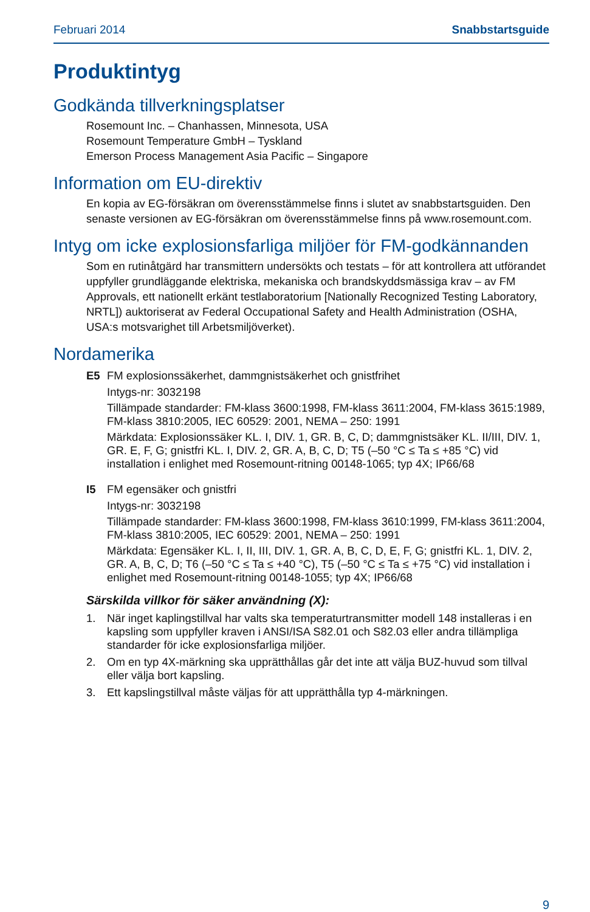Februari 2014 Snabbstartsguide
Produktintyg
Godkända tillverkningsplatser
Rosemount Inc. – Chanhassen, Minnesota, USA
Rosemount Temperature GmbH – Tyskland
Emerson Process Management Asia Pacific – Singapore
Information om EU-direktiv
En kopia av EG-försäkran om överensstämmelse finns i slutet av snabbstartsguiden. Den senaste versionen av EG-försäkran om överensstämmelse finns på www.rosemount.com.
Intyg om icke explosionsfarliga miljöer för FM-godkännanden
Som en rutinåtgärd har transmittern undersökts och testats – för att kontrollera att utförandet uppfyller grundläggande elektriska, mekaniska och brandskyddsmässiga krav – av FM Approvals, ett nationellt erkänt testlaboratorium [Nationally Recognized Testing Laboratory, NRTL]) auktoriserat av Federal Occupational Safety and Health Administration (OSHA, USA:s motsvarighet till Arbetsmiljöverket).
Nordamerika
E5 FM explosionssäkerhet, dammgnistsäkerhet och gnistfrihet
Intygs-nr: 3032198
Tillämpade standarder: FM-klass 3600:1998, FM-klass 3611:2004, FM-klass 3615:1989, FM-klass 3810:2005, IEC 60529: 2001, NEMA – 250: 1991
Märkdata: Explosionssäker KL. I, DIV. 1, GR. B, C, D; dammgnistsäker KL. II/III, DIV. 1, GR. E, F, G; gnistfri KL. I, DIV. 2, GR. A, B, C, D; T5 (–50 °C ≤ Ta ≤ +85 °C) vid installation i enlighet med Rosemount-ritning 00148-1065; typ 4X; IP66/68
I5 FM egensäker och gnistfri
Intygs-nr: 3032198
Tillämpade standarder: FM-klass 3600:1998, FM-klass 3610:1999, FM-klass 3611:2004, FM-klass 3810:2005, IEC 60529: 2001, NEMA – 250: 1991
Märkdata: Egensäker KL. I, II, III, DIV. 1, GR. A, B, C, D, E, F, G; gnistfri KL. 1, DIV. 2, GR. A, B, C, D; T6 (–50 °C ≤ Ta ≤ +40 °C), T5 (–50 °C ≤ Ta ≤ +75 °C) vid installation i enlighet med Rosemount-ritning 00148-1055; typ 4X; IP66/68
Särskilda villkor för säker användning (X):
1. När inget kaplingstillval har valts ska temperaturtransmitter modell 148 installeras i en kapsling som uppfyller kraven i ANSI/ISA S82.01 och S82.03 eller andra tillämpliga standarder för icke explosionsfarliga miljöer.
2. Om en typ 4X-märkning ska upprätthållas går det inte att välja BUZ-huvud som tillval eller välja bort kapsling.
3. Ett kapslingstillval måste väljas för att upprätthålla typ 4-märkningen.
9